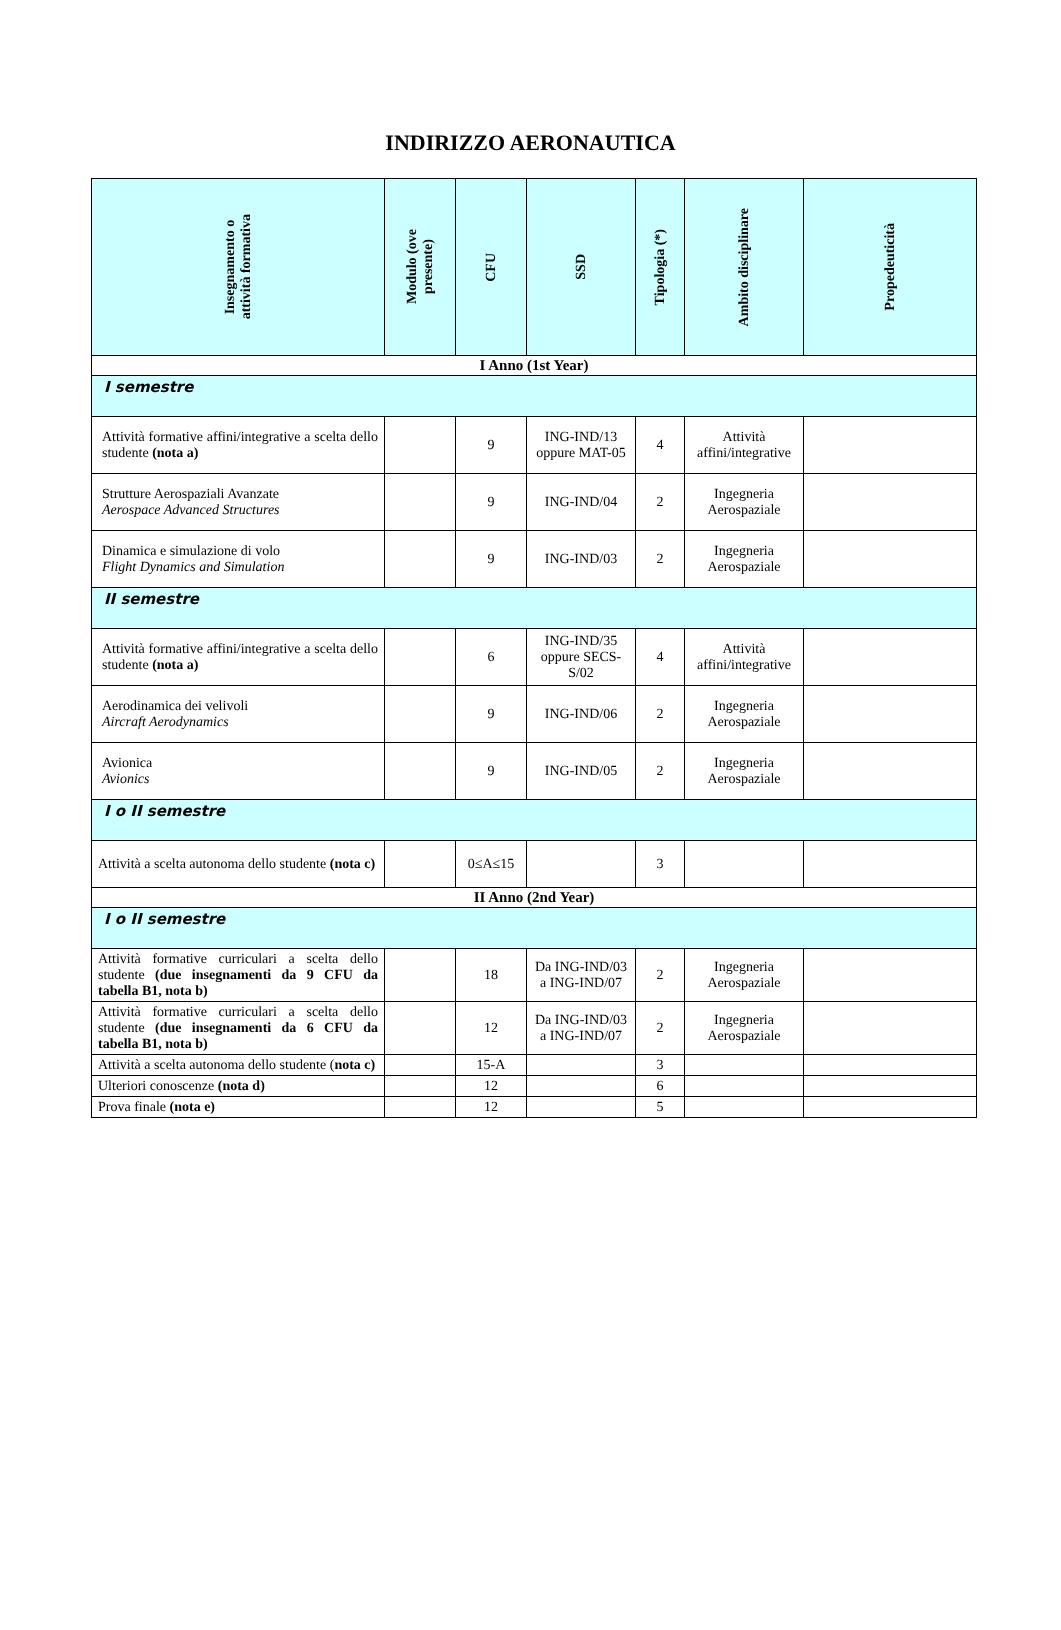INDIRIZZO AERONAUTICA
| Insegnamento o attività formativa | Modulo (ove presente) | CFU | SSD | Tipologia (*) | Ambito disciplinare | Propedeuticità |
| --- | --- | --- | --- | --- | --- | --- |
| I Anno (1st Year) | | | | | | |
| I semestre | | | | | | |
| Attività formative affini/integrative a scelta dello studente (nota a) | | 9 | ING-IND/13 oppure MAT-05 | 4 | Attività affini/integrative | |
| Strutture Aerospaziali Avanzate Aerospace Advanced Structures | | 9 | ING-IND/04 | 2 | Ingegneria Aerospaziale | |
| Dinamica e simulazione di volo Flight Dynamics and Simulation | | 9 | ING-IND/03 | 2 | Ingegneria Aerospaziale | |
| II semestre | | | | | | |
| Attività formative affini/integrative a scelta dello studente (nota a) | | 6 | ING-IND/35 oppure SECS-S/02 | 4 | Attività affini/integrative | |
| Aerodinamica dei velivoli Aircraft Aerodynamics | | 9 | ING-IND/06 | 2 | Ingegneria Aerospaziale | |
| Avionica Avionics | | 9 | ING-IND/05 | 2 | Ingegneria Aerospaziale | |
| I o II semestre | | | | | | |
| Attività a scelta autonoma dello studente (nota c) | | 0≤A≤15 | | 3 | | |
| II Anno (2nd Year) | | | | | | |
| I o II semestre | | | | | | |
| Attività formative curriculari a scelta dello studente (due insegnamenti da 9 CFU da tabella B1, nota b) | | 18 | Da ING-IND/03 a ING-IND/07 | 2 | Ingegneria Aerospaziale | |
| Attività formative curriculari a scelta dello studente (due insegnamenti da 6 CFU da tabella B1, nota b) | | 12 | Da ING-IND/03 a ING-IND/07 | 2 | Ingegneria Aerospaziale | |
| Attività a scelta autonoma dello studente ( nota c) | | 15-A | | 3 | | |
| Ulteriori conoscenze (nota d) | | 12 | | 6 | | |
| Prova finale (nota e) | | 12 | | 5 | | |